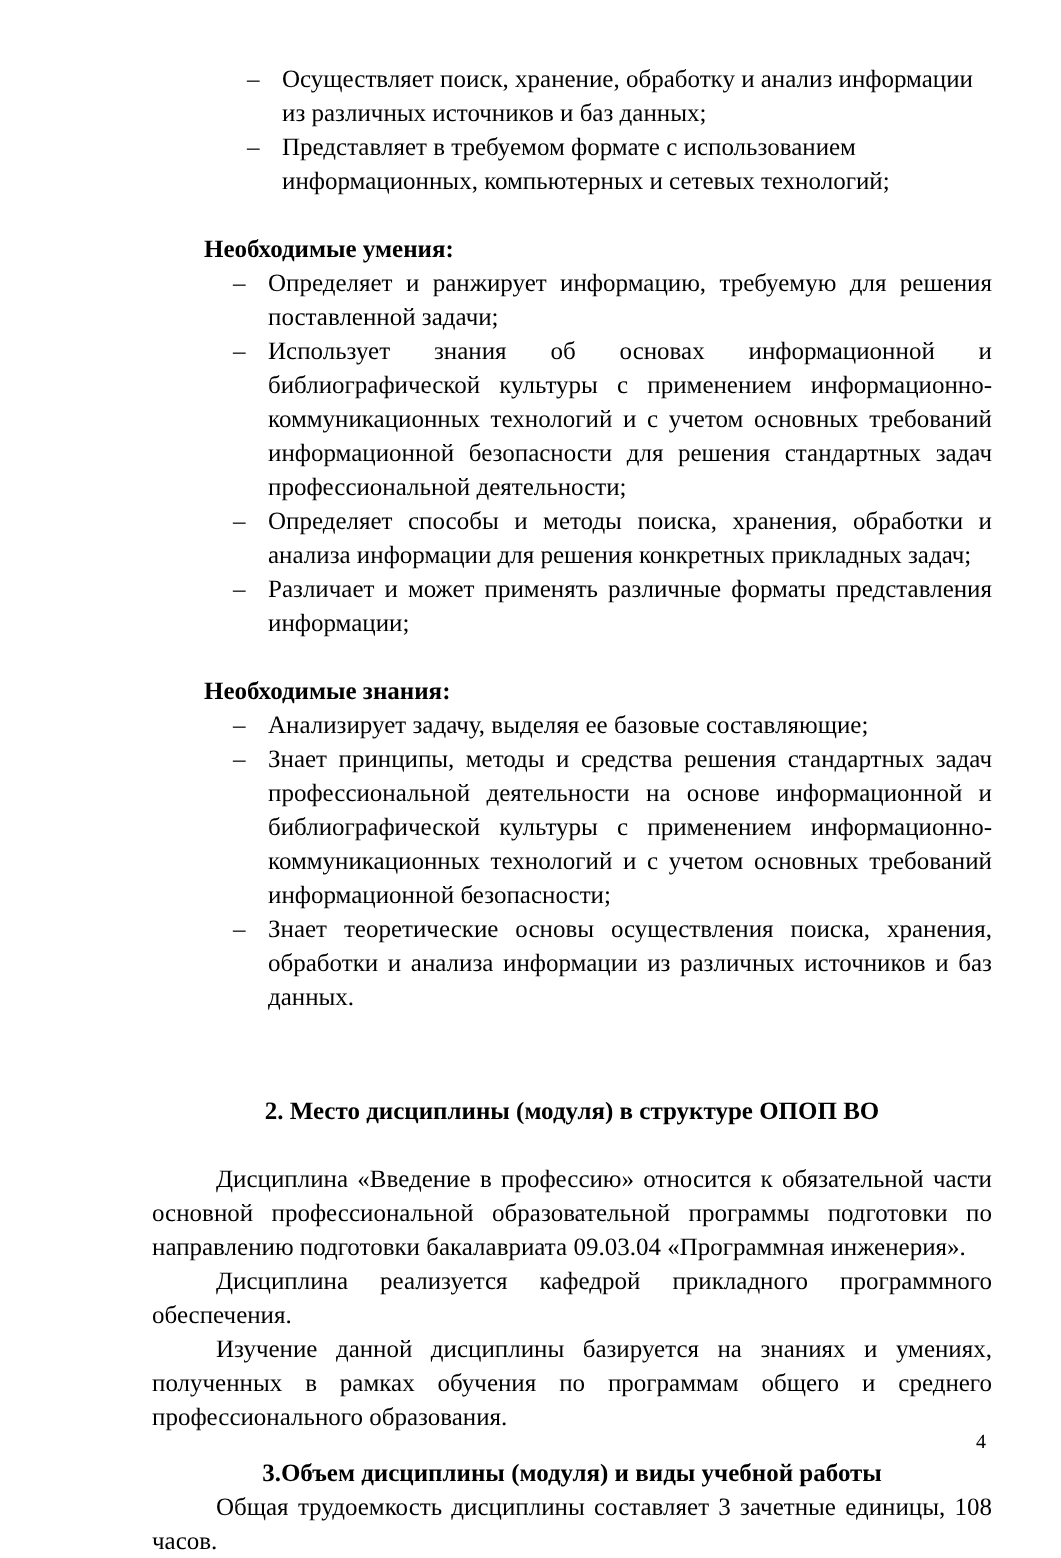– Осуществляет поиск, хранение, обработку и анализ информации из различных источников и баз данных;
– Представляет в требуемом формате с использованием информационных, компьютерных и сетевых технологий;
Необходимые умения:
– Определяет и ранжирует информацию, требуемую для решения поставленной задачи;
– Использует знания об основах информационной и библиографической культуры с применением информационно- коммуникационных технологий и с учетом основных требований информационной безопасности для решения стандартных задач профессиональной деятельности;
– Определяет способы и методы поиска, хранения, обработки и анализа информации для решения конкретных прикладных задач;
– Различает и может применять различные форматы представления информации;
Необходимые знания:
– Анализирует задачу, выделяя ее базовые составляющие;
– Знает принципы, методы и средства решения стандартных задач профессиональной деятельности на основе информационной и библиографической культуры с применением информационно-коммуникационных технологий и с учетом основных требований информационной безопасности;
– Знает теоретические основы осуществления поиска, хранения, обработки и анализа информации из различных источников и баз данных.
2. Место дисциплины (модуля) в структуре ОПОП ВО
Дисциплина «Введение в профессию» относится к обязательной части основной профессиональной образовательной программы подготовки по направлению подготовки бакалавриата 09.03.04 «Программная инженерия».
Дисциплина реализуется кафедрой прикладного программного обеспечения.
Изучение данной дисциплины базируется на знаниях и умениях, полученных в рамках обучения по программам общего и среднего профессионального образования.
3.Объем дисциплины (модуля) и виды учебной работы
Общая трудоемкость дисциплины составляет 3 зачетные единицы, 108 часов.
4